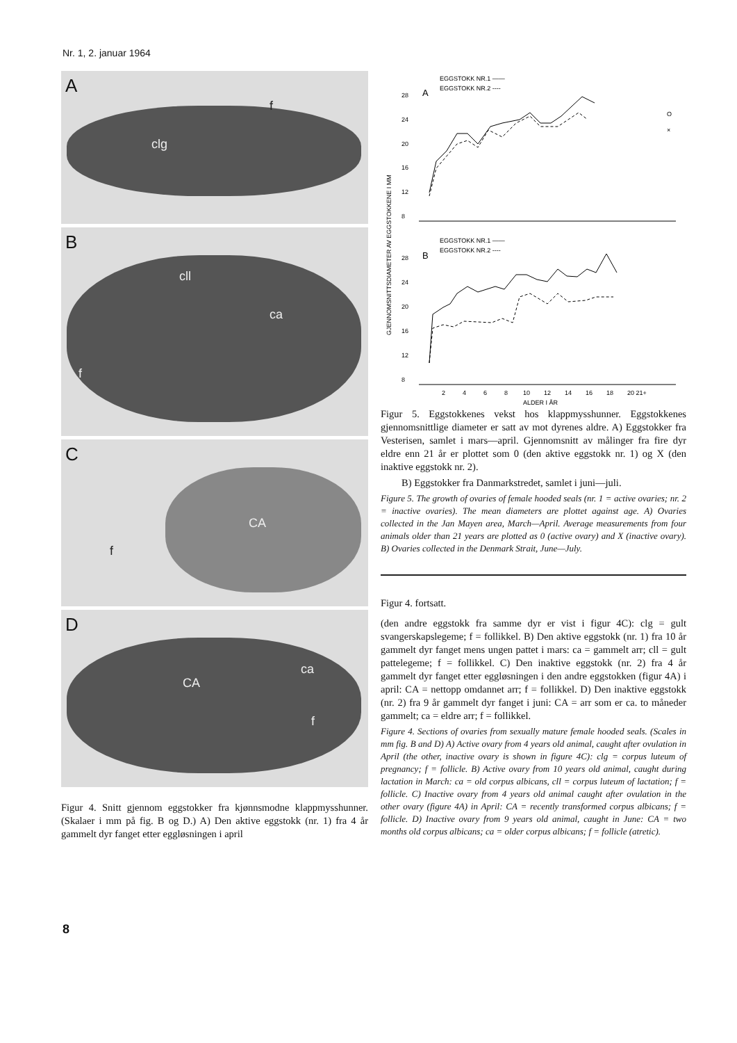Nr. 1, 2. januar 1964
A
clg
f
B
cll
ca
f
C
CA
f
D
CA
ca
f
Figur 4. Snitt gjennom eggstokker fra kjønnsmodne klappmyss­hunner. (Skalaer i mm på fig. B og D.) A) Den aktive eggstokk (nr. 1) fra 4 år gammelt dyr fanget etter eggløsningen i april
GJENNOMSNITTSDIAMETER AV EGGSTOKKENE I MM
EGGSTOKK NR.1 ——
EGGSTOKK NR.2 ----
A
28
24
20
16
12
8
O
×
EGGSTOKK NR.1 ——
EGGSTOKK NR.2 ----
B
28
24
20
16
12
8
2
4
6
8
10
12
14
16
18
20 21+
ALDER I ÅR
Figur 5. Eggstokkenes vekst hos klappmysshunner. Eggstokkenes gjennomsnittlige diameter er satt av mot dyrenes aldre. A) Eggstokker fra Vesterisen, samlet i mars—april. Gjennomsnitt av målinger fra fire dyr eldre enn 21 år er plottet som 0 (den aktive eggstokk nr. 1) og X (den inaktive eggstokk nr. 2).
B) Eggstokker fra Danmarkstredet, samlet i juni—juli.
Figure 5. The growth of ovaries of female hooded seals (nr. 1 = active ovaries; nr. 2 = inactive ovaries). The mean diameters are plottet against age. A) Ovaries collected in the Jan Mayen area, March—April. Average measurements from four animals older than 21 years are plotted as 0 (active ovary) and X (inactive ovary). B) Ovaries collected in the Denmark Strait, June—July.
Figur 4. fortsatt.
(den andre eggstokk fra samme dyr er vist i figur 4C): clg = gult svangerskapslegeme; f = follikkel. B) Den aktive eggstokk (nr. 1) fra 10 år gammelt dyr fanget mens ungen pattet i mars: ca = gammelt arr; cll = gult pattelegeme; f = follikkel. C) Den inaktive eggstokk (nr. 2) fra 4 år gammelt dyr fanget etter eggløsningen i den andre eggstokken (figur 4A) i april: CA = nettopp omdannet arr; f = follikkel. D) Den inaktive eggstokk (nr. 2) fra 9 år gammelt dyr fanget i juni: CA = arr som er ca. to måneder gammelt; ca = eldre arr; f = follikkel.
Figure 4. Sections of ovaries from sexually mature female hooded seals. (Scales in mm fig. B and D) A) Active ovary from 4 years old animal, caught after ovulation in April (the other, inactive ovary is shown in figure 4C): clg = corpus luteum of pregnancy; f = follicle. B) Active ovary from 10 years old animal, caught during lactation in March: ca = old corpus albicans, cll = corpus luteum of lactation; f = follicle. C) Inactive ovary from 4 years old animal caught after ovulation in the other ovary (figure 4A) in April: CA = recently transformed corpus albicans; f = follicle. D) Inactive ovary from 9 years old animal, caught in June: CA = two months old corpus albicans; ca = older corpus albicans; f = follicle (atretic).
8